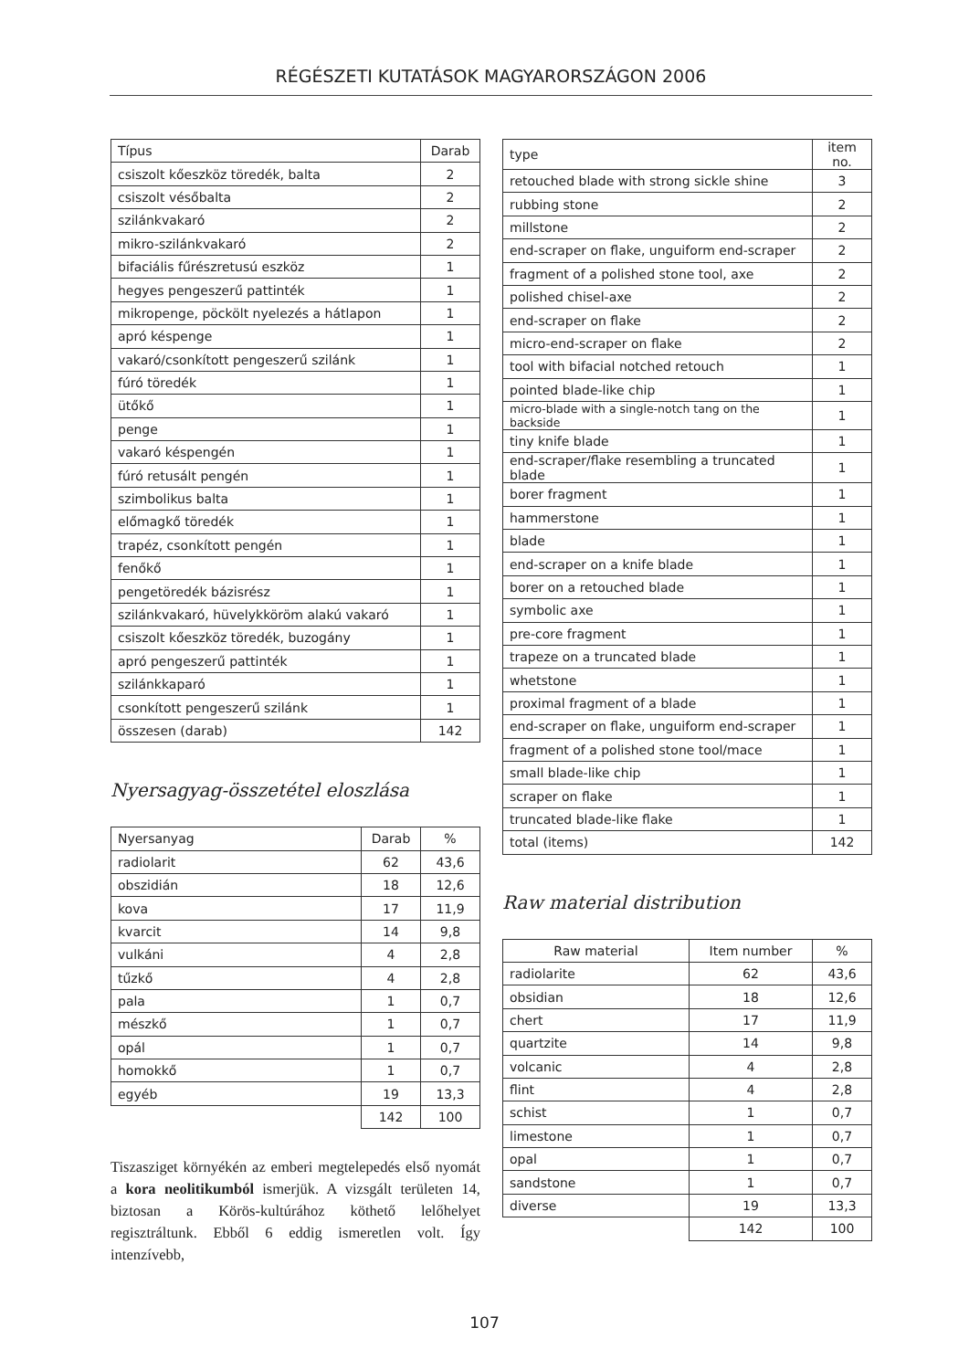RÉGÉSZETI KUTATÁSOK MAGYARORSZÁGON 2006
| Típus | Darab |
| --- | --- |
| csiszolt kőeszköz töredék, balta | 2 |
| csiszolt vésőbalta | 2 |
| szilánkvakaró | 2 |
| mikro-szilánkvakaró | 2 |
| bifaciális fűrészretusú eszköz | 1 |
| hegyes pengeszerű pattinték | 1 |
| mikropenge, pöckölt nyelezés a hátlapon | 1 |
| apró késpenge | 1 |
| vakaró/csonkított pengeszerű szilánk | 1 |
| fúró töredék | 1 |
| ütőkő | 1 |
| penge | 1 |
| vakaró késpengén | 1 |
| fúró retusált pengén | 1 |
| szimbolikus balta | 1 |
| előmagkő töredék | 1 |
| trapéz, csonkított pengén | 1 |
| fenőkő | 1 |
| pengetöredék bázisrész | 1 |
| szilánkvakaró, hüvelykköröm alakú vakaró | 1 |
| csiszolt kőeszköz töredék, buzogány | 1 |
| apró pengeszerű pattinték | 1 |
| szilánkkaparó | 1 |
| csonkított pengeszerű szilánk | 1 |
| összesen (darab) | 142 |
Nyersagyag-összetétel eloszlása
| Nyersanyag | Darab | % |
| --- | --- | --- |
| radiolarit | 62 | 43,6 |
| obszidián | 18 | 12,6 |
| kova | 17 | 11,9 |
| kvarcit | 14 | 9,8 |
| vulkáni | 4 | 2,8 |
| tűzkő | 4 | 2,8 |
| pala | 1 | 0,7 |
| mészkő | 1 | 0,7 |
| opál | 1 | 0,7 |
| homokkő | 1 | 0,7 |
| egyéb | 19 | 13,3 |
| | 142 | 100 |
Tiszasziget környékén az emberi megtelepedés első nyomát a kora neolitikumból ismerjük. A vizsgált területen 14, biztosan a Körös-kultúrához köthető lelőhelyet regisztráltunk. Ebből 6 eddig ismeretlen volt. Így intenzívebb,
| type | item no. |
| --- | --- |
| retouched blade with strong sickle shine | 3 |
| rubbing stone | 2 |
| millstone | 2 |
| end-scraper on flake, unguiform end-scraper | 2 |
| fragment of a polished stone tool, axe | 2 |
| polished chisel-axe | 2 |
| end-scraper on flake | 2 |
| micro-end-scraper on flake | 2 |
| tool with bifacial notched retouch | 1 |
| pointed blade-like chip | 1 |
| micro-blade with a single-notch tang on the backside | 1 |
| tiny knife blade | 1 |
| end-scraper/flake resembling a truncated blade | 1 |
| borer fragment | 1 |
| hammerstone | 1 |
| blade | 1 |
| end-scraper on a knife blade | 1 |
| borer on a retouched blade | 1 |
| symbolic axe | 1 |
| pre-core fragment | 1 |
| trapeze on a truncated blade | 1 |
| whetstone | 1 |
| proximal fragment of a blade | 1 |
| end-scraper on flake, unguiform end-scraper | 1 |
| fragment of a polished stone tool/mace | 1 |
| small blade-like chip | 1 |
| scraper on flake | 1 |
| truncated blade-like flake | 1 |
| total (items) | 142 |
Raw material distribution
| Raw material | Item number | % |
| --- | --- | --- |
| radiolarite | 62 | 43,6 |
| obsidian | 18 | 12,6 |
| chert | 17 | 11,9 |
| quartzite | 14 | 9,8 |
| volcanic | 4 | 2,8 |
| flint | 4 | 2,8 |
| schist | 1 | 0,7 |
| limestone | 1 | 0,7 |
| opal | 1 | 0,7 |
| sandstone | 1 | 0,7 |
| diverse | 19 | 13,3 |
| | 142 | 100 |
107